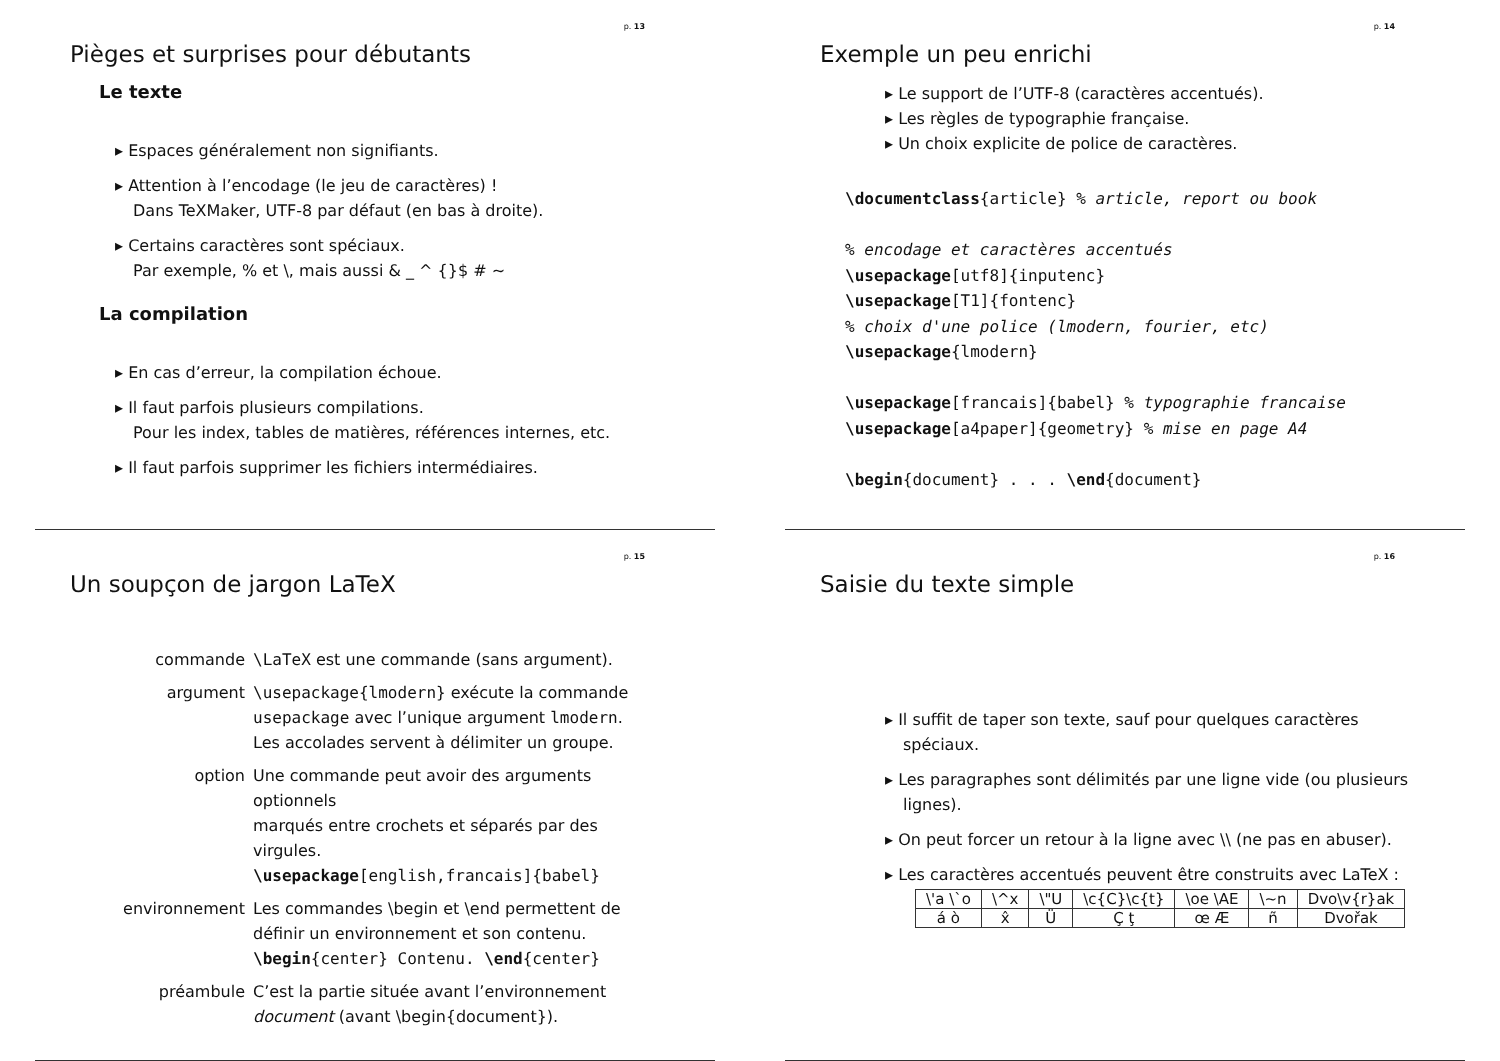p. 13
Pièges et surprises pour débutants
Le texte
Espaces généralement non signifiants.
Attention à l’encodage (le jeu de caractères) !
Dans TeXMaker, UTF-8 par défaut (en bas à droite).
Certains caractères sont spéciaux.
Par exemple, % et \, mais aussi & _ ^ {}$ # ~
La compilation
En cas d’erreur, la compilation échoue.
Il faut parfois plusieurs compilations.
Pour les index, tables de matières, références internes, etc.
Il faut parfois supprimer les fichiers intermédiaires.
p. 14
Exemple un peu enrichi
Le support de l’UTF-8 (caractères accentués).
Les règles de typographie française.
Un choix explicite de police de caractères.
\documentclass{article} % article, report ou book

% encodage et caractères accentués
\usepackage[utf8]{inputenc}
\usepackage[T1]{fontenc}
% choix d'une police (lmodern, fourier, etc)
\usepackage{lmodern}

\usepackage[francais]{babel} % typographie francaise
\usepackage[a4paper]{geometry} % mise en page A4

\begin{document} . . . \end{document}
p. 15
Un soupçon de jargon LaTeX
commande \LaTeX est une commande (sans argument).
argument \usepackage{lmodern} exécute la commande
usepackage avec l’unique argument lmodern.
Les accolades servent à délimiter un groupe.
option Une commande peut avoir des arguments optionnels
marqués entre crochets et séparés par des virgules.
\usepackage[english,francais]{babel}
environnement Les commandes \begin et \end permettent de
définir un environnement et son contenu.
\begin{center} Contenu. \end{center}
préambule C’est la partie située avant l’environnement
document (avant \begin{document}).
p. 16
Saisie du texte simple
Il suffit de taper son texte, sauf pour quelques caractères spéciaux.
Les paragraphes sont délimités par une ligne vide (ou plusieurs lignes).
On peut forcer un retour à la ligne avec \\ (ne pas en abuser).
Les caractères accentués peuvent être construits avec LaTeX :
| \'a \`o | \^x | \"U | \c{C}\c{t} | \oe \AE | \~n | Dvo\v{r}ak |
| á ò | x̂ | Ü | Ç ţ | œ Æ | ñ | Dvořak |